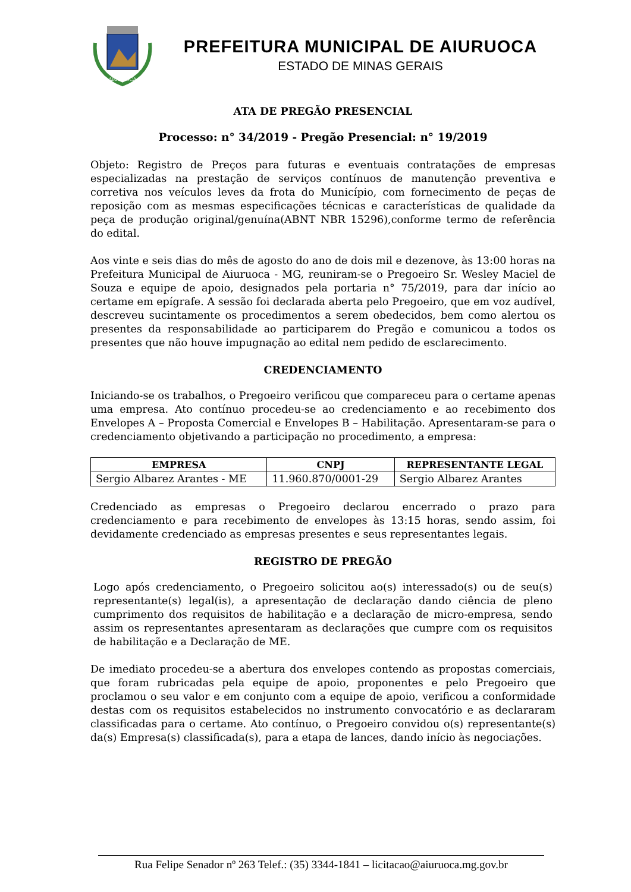AIURUOCA
PREFEITURA MUNICIPAL DE AIURUOCA
ESTADO DE MINAS GERAIS
ATA DE PREGÃO PRESENCIAL
Processo: n° 34/2019 - Pregão Presencial: n° 19/2019
Objeto: Registro de Preços para futuras e eventuais contratações de empresas especializadas na prestação de serviços contínuos de manutenção preventiva e corretiva nos veículos leves da frota do Município, com fornecimento de peças de reposição com as mesmas especificações técnicas e características de qualidade da peça de produção original/genuína(ABNT NBR 15296),conforme termo de referência do edital.
Aos vinte e seis dias do mês de agosto do ano de dois mil e dezenove, às 13:00 horas na Prefeitura Municipal de Aiuruoca - MG, reuniram-se o Pregoeiro Sr. Wesley Maciel de Souza e equipe de apoio, designados pela portaria n° 75/2019, para dar início ao certame em epígrafe. A sessão foi declarada aberta pelo Pregoeiro, que em voz audível, descreveu sucintamente os procedimentos a serem obedecidos, bem como alertou os presentes da responsabilidade ao participarem do Pregão e comunicou a todos os presentes que não houve impugnação ao edital nem pedido de esclarecimento.
CREDENCIAMENTO
Iniciando-se os trabalhos, o Pregoeiro verificou que compareceu para o certame apenas uma empresa. Ato contínuo procedeu-se ao credenciamento e ao recebimento dos Envelopes A – Proposta Comercial e Envelopes B – Habilitação. Apresentaram-se para o credenciamento objetivando a participação no procedimento, a empresa:
| EMPRESA | CNPJ | REPRESENTANTE LEGAL |
| --- | --- | --- |
| Sergio Albarez Arantes - ME | 11.960.870/0001-29 | Sergio Albarez Arantes |
Credenciado as empresas o Pregoeiro declarou encerrado o prazo para credenciamento e para recebimento de envelopes às 13:15 horas, sendo assim, foi devidamente credenciado as empresas presentes e seus representantes legais.
REGISTRO DE PREGÃO
Logo após credenciamento, o Pregoeiro solicitou ao(s) interessado(s) ou de seu(s) representante(s) legal(is), a apresentação de declaração dando ciência de pleno cumprimento dos requisitos de habilitação e a declaração de micro-empresa, sendo assim os representantes apresentaram as declarações que cumpre com os requisitos de habilitação e a Declaração de ME.
De imediato procedeu-se a abertura dos envelopes contendo as propostas comerciais, que foram rubricadas pela equipe de apoio, proponentes e pelo Pregoeiro que proclamou o seu valor e em conjunto com a equipe de apoio, verificou a conformidade destas com os requisitos estabelecidos no instrumento convocatório e as declararam classificadas para o certame. Ato contínuo, o Pregoeiro convidou o(s) representante(s) da(s) Empresa(s) classificada(s), para a etapa de lances, dando início às negociações.
Rua Felipe Senador nº 263 Telef.: (35) 3344-1841 – licitacao@aiuruoca.mg.gov.br